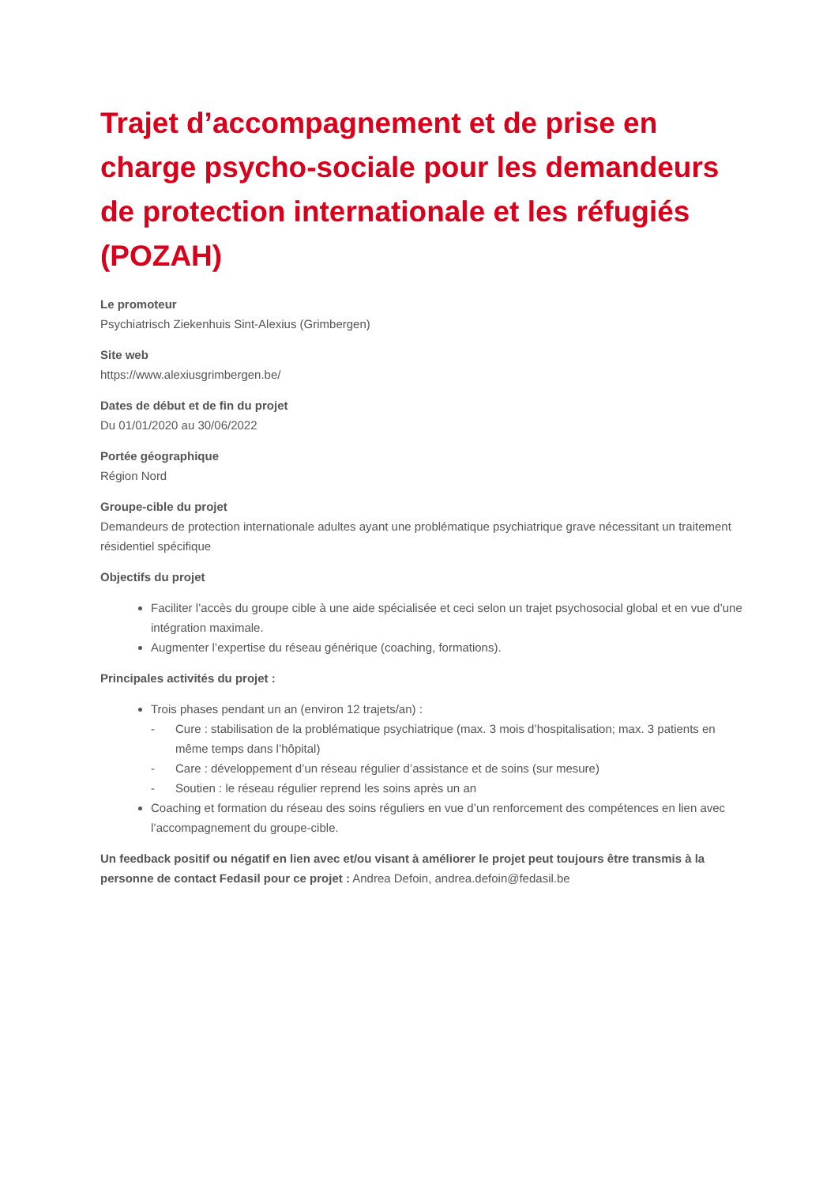Trajet d’accompagnement et de prise en charge psycho-sociale pour les demandeurs de protection internationale et les réfugiés (POZAH)
Le promoteur
Psychiatrisch Ziekenhuis Sint-Alexius (Grimbergen)
Site web
https://www.alexiusgrimbergen.be/
Dates de début et de fin du projet
Du 01/01/2020 au 30/06/2022
Portée géographique
Région Nord
Groupe-cible du projet
Demandeurs de protection internationale adultes ayant une problématique psychiatrique grave nécessitant un traitement résidentiel spécifique
Objectifs du projet
Faciliter l’accès du groupe cible à une aide spécialisée et ceci selon un trajet psychosocial global et en vue d’une intégration maximale.
Augmenter l’expertise du réseau générique (coaching, formations).
Principales activités du projet :
Trois phases pendant un an (environ 12 trajets/an) :
- Cure : stabilisation de la problématique psychiatrique (max. 3 mois d’hospitalisation; max. 3 patients en même temps dans l’hôpital)
- Care : développement d’un réseau régulier d’assistance et de soins (sur mesure)
- Soutien : le réseau régulier reprend les soins après un an
Coaching et formation du réseau des soins réguliers en vue d’un renforcement des compétences en lien avec l’accompagnement du groupe-cible.
Un feedback positif ou négatif en lien avec et/ou visant à améliorer le projet peut toujours être transmis à la personne de contact Fedasil pour ce projet : Andrea Defoin, andrea.defoin@fedasil.be